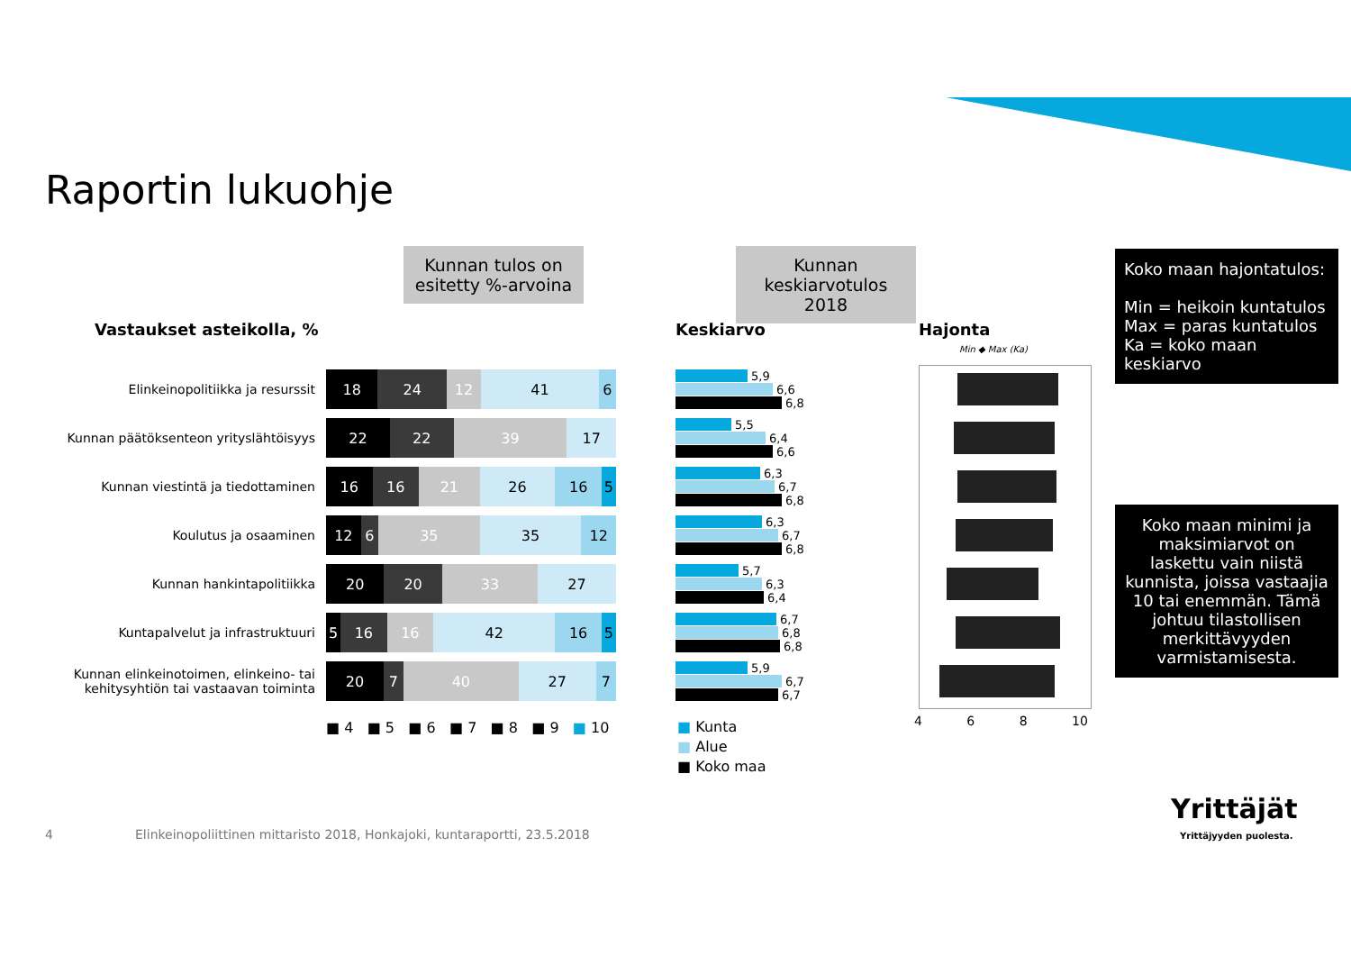Raportin lukuohje
Kunnan tulos on esitetty %-arvoina
Kunnan keskiarvotulos 2018
Koko maan hajontatulos:
Min = heikoin kuntatulos
Max = paras kuntatulos
Ka = koko maan keskiarvo
Koko maan minimi ja maksimiarvot on laskettu vain niistä kunnista, joissa vastaajia 10 tai enemmän. Tämä johtuu tilastollisen merkittävyyden varmistamisesta.
Vastaukset asteikolla, % Keskiarvo Hajonta
Elinkeinopolitiikka ja resurssit
18 24 12 41 6
Kunnan päätöksenteon yrityslähtöisyys
22 22 39 17
Kunnan viestintä ja tiedottaminen
16 16 21 26 16 5
Koulutus ja osaaminen
12 6 35 35 12
Kunnan hankintapolitiikka
20 20 33 27
Kuntapalvelut ja infrastruktuuri
5 16 16 42 16 5
Kunnan elinkeinotoimen, elinkeino- tai kehitysyhtiön tai vastaavan toiminta
20 7 40 27 7
■ 4 ■ 5 ■ 6 ■ 7 ■ 8 ■ 9 ■ 10
5,9
6,6
6,8
5,5
6,4
6,6
6,3
6,7
6,8
6,3
6,7
6,8
5,7
6,3
6,4
6,7
6,8
6,8
5,9
6,7
6,7
■ Kunta
■ Alue
■ Koko maa
Min ◆ Max (Ka)
4 6 8 10
4
Elinkeinopoliittinen mittaristo 2018, Honkajoki, kuntaraportti, 23.5.2018
Yrittäjät
Yrittäjyyden puolesta.